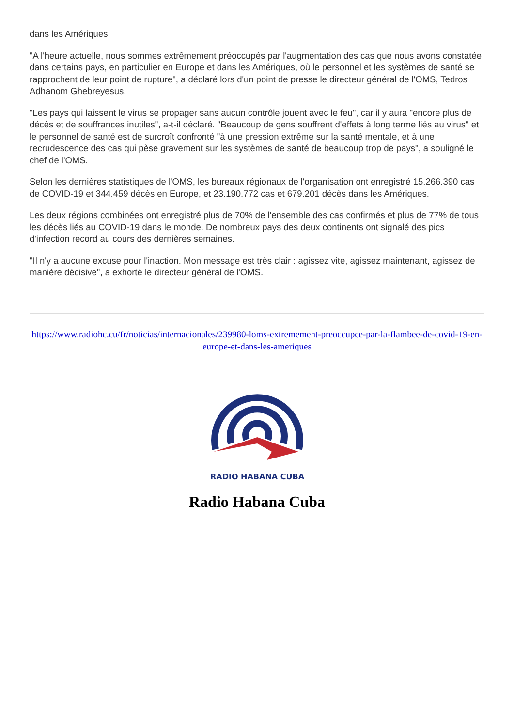dans les Amériques.
"A l'heure actuelle, nous sommes extrêmement préoccupés par l'augmentation des cas que nous avons constatée dans certains pays, en particulier en Europe et dans les Amériques, où le personnel et les systèmes de santé se rapprochent de leur point de rupture", a déclaré lors d'un point de presse le directeur général de l'OMS, Tedros Adhanom Ghebreyesus.
"Les pays qui laissent le virus se propager sans aucun contrôle jouent avec le feu", car il y aura "encore plus de décès et de souffrances inutiles", a-t-il déclaré. "Beaucoup de gens souffrent d'effets à long terme liés au virus" et le personnel de santé est de surcroît confronté "à une pression extrême sur la santé mentale, et à une recrudescence des cas qui pèse gravement sur les systèmes de santé de beaucoup trop de pays", a souligné le chef de l'OMS.
Selon les dernières statistiques de l'OMS, les bureaux régionaux de l'organisation ont enregistré 15.266.390 cas de COVID-19 et 344.459 décès en Europe, et 23.190.772 cas et 679.201 décès dans les Amériques.
Les deux régions combinées ont enregistré plus de 70% de l'ensemble des cas confirmés et plus de 77% de tous les décès liés au COVID-19 dans le monde. De nombreux pays des deux continents ont signalé des pics d'infection record au cours des dernières semaines.
"Il n'y a aucune excuse pour l'inaction. Mon message est très clair : agissez vite, agissez maintenant, agissez de manière décisive", a exhorté le directeur général de l'OMS.
https://www.radiohc.cu/fr/noticias/internacionales/239980-loms-extremement-preoccupee-par-la-flambee-de-covid-19-en-europe-et-dans-les-ameriques
RADIO HABANA CUBA
Radio Habana Cuba